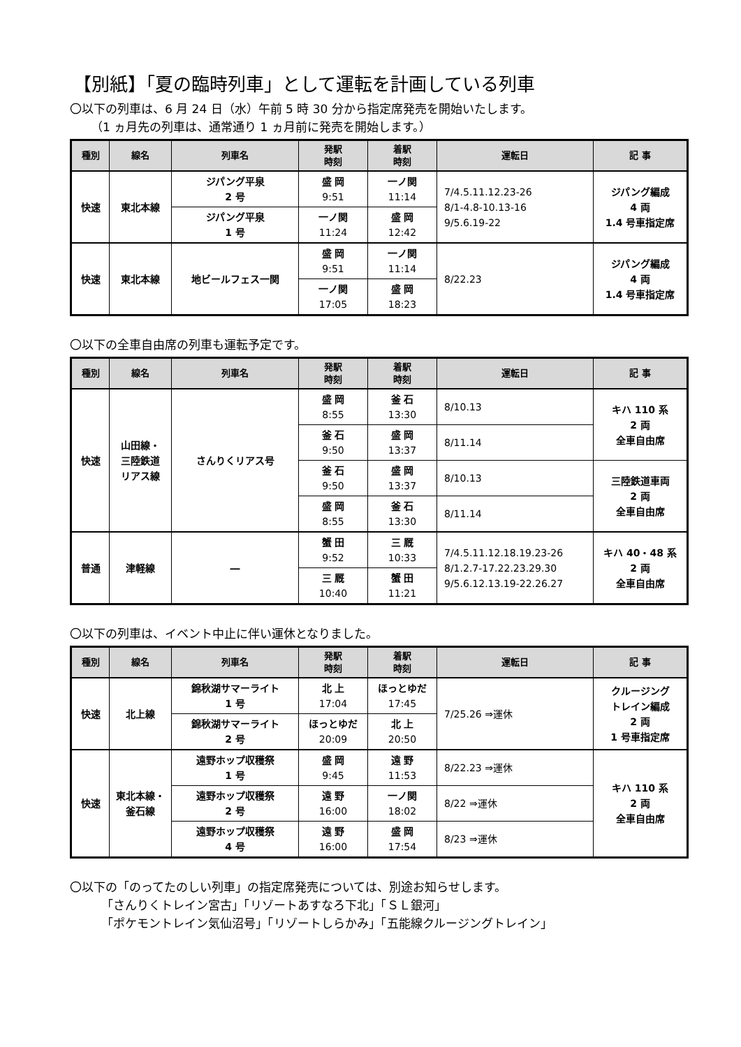【別紙】「夏の臨時列車」として運転を計画している列車
〇以下の列車は、6 月 24 日（水）午前 5 時 30 分から指定席発売を開始いたします。
（1 ヵ月先の列車は、通常通り 1 ヵ月前に発売を開始します。）
| 種別 | 線名 | 列車名 | 発駅 時刻 | 着駅 時刻 | 運転日 | 記 事 |
| --- | --- | --- | --- | --- | --- | --- |
| 快速 | 東北本線 | ジパング平泉 2 号 | 盛 岡 9:51 | 一ノ関 11:14 | 7/4.5.11.12.23-26 8/1-4.8-10.13-16 9/5.6.19-22 | ジパング編成 4 両 1.4 号車指定席 |
| | | ジパング平泉 1 号 | 一ノ関 11:24 | 盛 岡 12:42 | | |
| 快速 | 東北本線 | 地ビールフェス一関 | 盛 岡 9:51 | 一ノ関 11:14 | 8/22.23 | ジパング編成 4 両 1.4 号車指定席 |
| | | | 一ノ関 17:05 | 盛 岡 18:23 | | |
〇以下の全車自由席の列車も運転予定です。
| 種別 | 線名 | 列車名 | 発駅 時刻 | 着駅 時刻 | 運転日 | 記 事 |
| --- | --- | --- | --- | --- | --- | --- |
| 快速 | 山田線・ 三陸鉄道 リアス線 | さんりくリアス号 | 盛 岡 8:55 | 釜 石 13:30 | 8/10.13 | キハ 110 系 2 両 全車自由席 |
| | | | 釜 石 9:50 | 盛 岡 13:37 | 8/11.14 | |
| | | | 釜 石 9:50 | 盛 岡 13:37 | 8/10.13 | 三陸鉄道車両 2 両 全車自由席 |
| | | | 盛 岡 8:55 | 釜 石 13:30 | 8/11.14 | |
| 普通 | 津軽線 | ― | 蟹 田 9:52 | 三 厩 10:33 | 7/4.5.11.12.18.19.23-26 8/1.2.7-17.22.23.29.30 9/5.6.12.13.19-22.26.27 | キハ 40・48 系 2 両 全車自由席 |
| | | | 三 厩 10:40 | 蟹 田 11:21 | | |
〇以下の列車は、イベント中止に伴い運休となりました。
| 種別 | 線名 | 列車名 | 発駅 時刻 | 着駅 時刻 | 運転日 | 記 事 |
| --- | --- | --- | --- | --- | --- | --- |
| 快速 | 北上線 | 錦秋湖サマーライト 1 号 | 北 上 17:04 | ほっとゆだ 17:45 | 7/25.26 ⇒運休 | クルージング トレイン編成 2 両 1 号車指定席 |
| | | 錦秋湖サマーライト 2 号 | ほっとゆだ 20:09 | 北 上 20:50 | | |
| 快速 | 東北本線・ 釜石線 | 遠野ホップ収穫祭 1 号 | 盛 岡 9:45 | 遠 野 11:53 | 8/22.23 ⇒運休 | キハ 110 系 2 両 全車自由席 |
| | | 遠野ホップ収穫祭 2 号 | 遠 野 16:00 | 一ノ関 18:02 | 8/22 ⇒運休 | |
| | | 遠野ホップ収穫祭 4 号 | 遠 野 16:00 | 盛 岡 17:54 | 8/23 ⇒運休 | |
〇以下の「のってたのしい列車」の指定席発売については、別途お知らせします。
「さんりくトレイン宮古」「リゾートあすなろ下北」「ＳＬ銀河」
「ポケモントレイン気仙沼号」「リゾートしらかみ」「五能線クルージングトレイン」